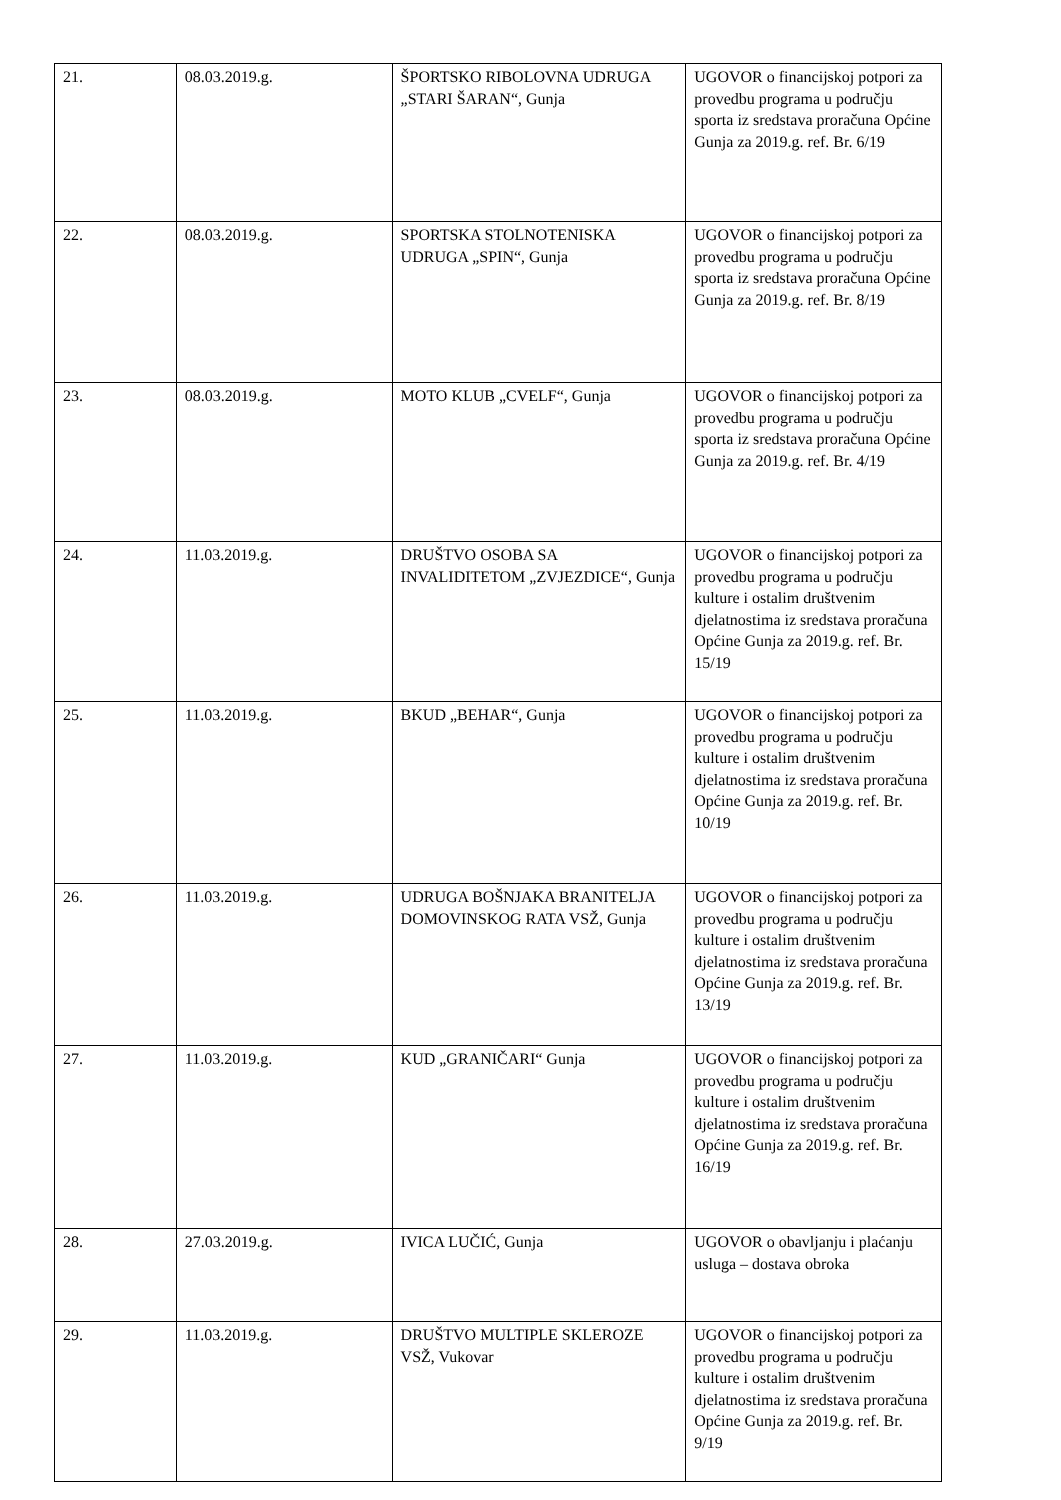| 21. | 08.03.2019.g. | ŠPORTSKO RIBOLOVNA UDRUGA „STARI ŠARAN“, Gunja | UGOVOR o financijskoj potpori za provedbu programa u području sporta iz sredstava proračuna Općine Gunja za 2019.g. ref. Br. 6/19 |
| 22. | 08.03.2019.g. | SPORTSKA STOLNOTENISKA UDRUGA „SPIN“, Gunja | UGOVOR o financijskoj potpori za provedbu programa u području sporta iz sredstava proračuna Općine Gunja za 2019.g. ref. Br. 8/19 |
| 23. | 08.03.2019.g. | MOTO KLUB „CVELF“, Gunja | UGOVOR o financijskoj potpori za provedbu programa u području sporta iz sredstava proračuna Općine Gunja za 2019.g. ref. Br. 4/19 |
| 24. | 11.03.2019.g. | DRUŠTVO OSOBA SA INVALIDITETOM „ZVJEZDICE“, Gunja | UGOVOR o financijskoj potpori za provedbu programa u području kulture i ostalim društvenim djelatnostima iz sredstava proračuna Općine Gunja za 2019.g. ref. Br. 15/19 |
| 25. | 11.03.2019.g. | BKUD „BEHAR“, Gunja | UGOVOR o financijskoj potpori za provedbu programa u području kulture i ostalim društvenim djelatnostima iz sredstava proračuna Općine Gunja za 2019.g. ref. Br. 10/19 |
| 26. | 11.03.2019.g. | UDRUGA BOŠNJAKA BRANITELJA DOMOVINSKOG RATA VSŽ, Gunja | UGOVOR o financijskoj potpori za provedbu programa u području kulture i ostalim društvenim djelatnostima iz sredstava proračuna Općine Gunja za 2019.g. ref. Br. 13/19 |
| 27. | 11.03.2019.g. | KUD „GRANIČARI“ Gunja | UGOVOR o financijskoj potpori za provedbu programa u području kulture i ostalim društvenim djelatnostima iz sredstava proračuna Općine Gunja za 2019.g. ref. Br. 16/19 |
| 28. | 27.03.2019.g. | IVICA LUČIĆ, Gunja | UGOVOR o obavljanju i plaćanju usluga – dostava obroka |
| 29. | 11.03.2019.g. | DRUŠTVO MULTIPLE SKLEROZE VSŽ, Vukovar | UGOVOR o financijskoj potpori za provedbu programa u području kulture i ostalim društvenim djelatnostima iz sredstava proračuna Općine Gunja za 2019.g. ref. Br. 9/19 |